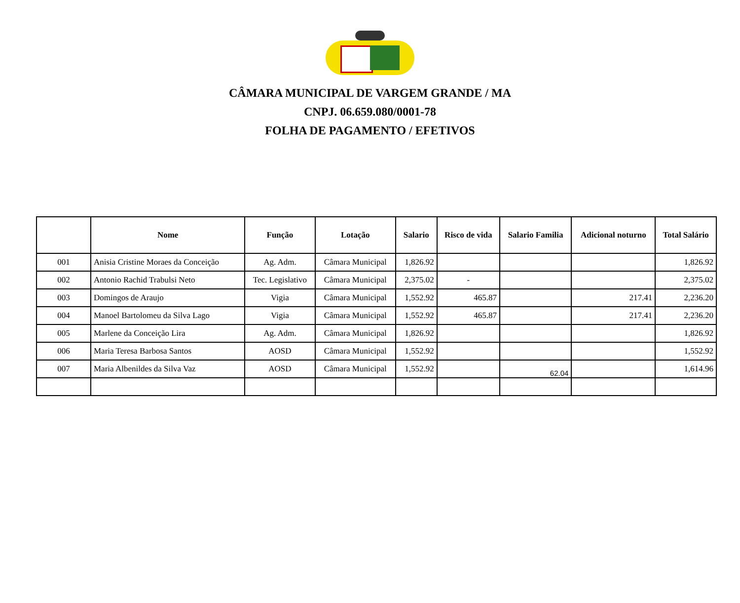CÂMARA MUNICIPAL DE VARGEM GRANDE / MA
CNPJ. 06.659.080/0001-78
FOLHA DE PAGAMENTO / EFETIVOS
| | Nome | Função | Lotação | Salario | Risco de vida | Salario Familia | Adicional noturno | Total Salário |
| --- | --- | --- | --- | --- | --- | --- | --- | --- |
| 001 | Anisia Cristine Moraes da Conceição | Ag. Adm. | Câmara Municipal | 1,826.92 | | | | 1,826.92 |
| 002 | Antonio Rachid Trabulsi Neto | Tec. Legislativo | Câmara Municipal | 2,375.02 | - | | | 2,375.02 |
| 003 | Domingos de Araujo | Vigia | Câmara Municipal | 1,552.92 | 465.87 | | 217.41 | 2,236.20 |
| 004 | Manoel Bartolomeu da Silva Lago | Vigia | Câmara Municipal | 1,552.92 | 465.87 | | 217.41 | 2,236.20 |
| 005 | Marlene da Conceição Lira | Ag. Adm. | Câmara Municipal | 1,826.92 | | | | 1,826.92 |
| 006 | Maria Teresa Barbosa Santos | AOSD | Câmara Municipal | 1,552.92 | | | | 1,552.92 |
| 007 | Maria Albenildes da Silva Vaz | AOSD | Câmara Municipal | 1,552.92 | | 62.04 | | 1,614.96 |